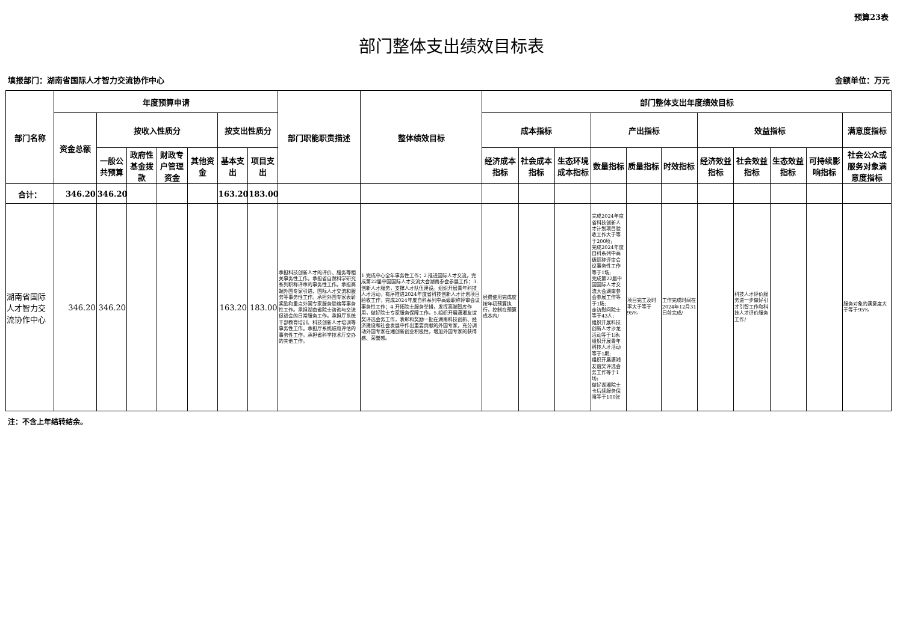预算23表
部门整体支出绩效目标表
填报部门：湖南省国际人才智力交流协作中心 金额单位：万元
| 部门名称 | 年度预算申请 | | | | | | | 部门职能职责描述 | 整体绩效目标 | 部门整体支出年度绩效目标 | | | | | | | | | | |
| --- | --- | --- | --- | --- | --- | --- | --- | --- | --- | --- | --- | --- | --- | --- | --- | --- | --- | --- | --- | --- |
| | 资金总额 | 按收入性质分 | | | | 按支出性质分 | | | | 成本指标 | | | 产出指标 | | | 效益指标 | | | | 满意度指标 |
| | | 一般公共预算 | 政府性基金拨款 | 财政专户管理资金 | 其他资金 | 基本支出 | 项目支出 | | | 经济成本指标 | 社会成本指标 | 生态环境成本指标 | 数量指标 | 质量指标 | 时效指标 | 经济效益指标 | 社会效益指标 | 生态效益指标 | 可持续影响指标 | 社会公众或服务对象满意度指标 |
| 合计： | 346.20 | 346.20 | | | | 163.20 | 183.00 | | | | | | | | | | | | | |
| 湖南省国际人才智力交流协作中心 | 346.20 | 346.20 | | | | 163.20 | 183.00 | 承担科技创新人才的评价、服务等相关事务性工作。承担省自然科学研究系列职称评审的事务性工作。承担高端外国专家引进、国际人才交流和服务等事务性工作。承担外国专家表彰奖励和重点外国专家服务联络等事务性工作。承担湖南省院士咨询与交流促进会的日常服务工作。承担厅系统干部教育培训、科技创新人才培训等事务性工作。承担厅系统绩效评估的事务性工作。承担省科学技术厅交办的其他工作。 | 1.完成中心全年事务性工作；2.推进国际人才交流，完成第22届中国国际人才交流大会湖南参会参展工作；3.创新人才服务，支撑人才队伍建设。组织开展青年科技人才活动，有序推进2024年度省科技创新人才计划项目验收工作，完成2024年度自科系列中高级职称评审会议事务性工作；4.开拓院士服务举措，发挥高端智库作用，做好院士专家服务保障工作。5.组织开展潇湘友谊奖评选会务工作，表彰和奖励一批在湖南科技创新、经济建设和社会发展中作出重要贡献的外国专家，充分调动外国专家在湘创新创业积极性，增加外国专家的获得感、荣誉感。 | 经费使用完成度按年初预算执行，控制在预算成本内/ | | | 完成2024年度省科技创新人才计划项目验收工作大于等于200项; 完成2024年度自科系列中高级职称评审会议事务性工作等于1场; 完成第22届中国国际人才交流大会湖南参会参展工作等于1场; 走访慰问院士等于43人; 组织开展科技创新人才沙龙活动等于1场; 组织开展青年科技人才活动等于1期; 组织开展潇湘友谊奖评选会务工作等于1场; 做好湖湘院士卡后续服务保障等于100张 | 项目完工及时率大于等于95% | 工作完成时间在2024年12月31日前完成/ | | 科技人才评价服务进一步做好引才引智工作和科技人才评价服务工作/ | | | 服务对象的满意度大于等于95% |
注：不含上年结转结余。